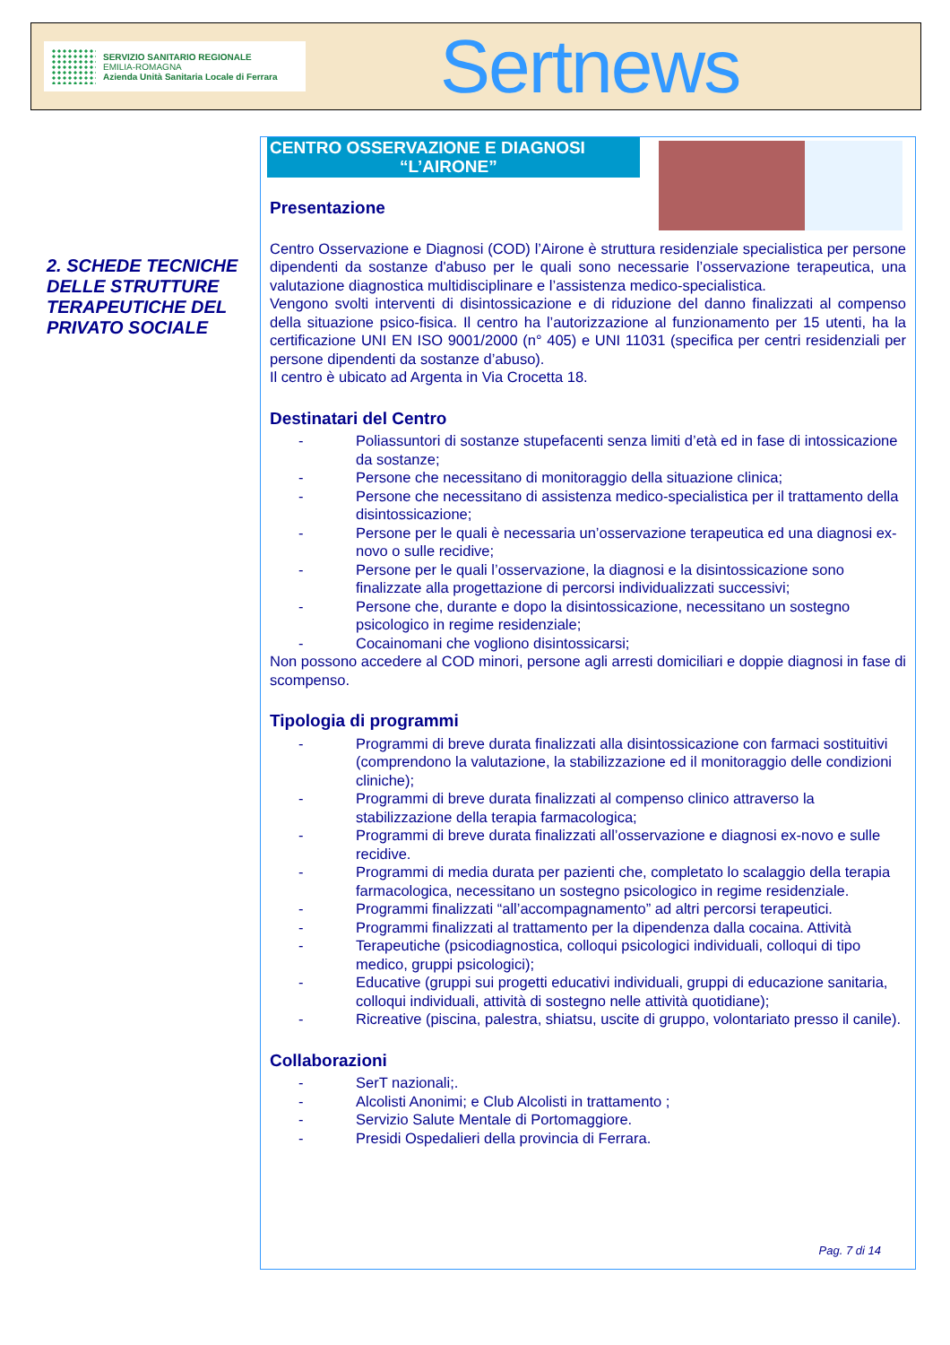SERVIZIO SANITARIO REGIONALE
EMILIA-ROMAGNA
Azienda Unità Sanitaria Locale di Ferrara
Sertnews
2. SCHEDE TECNICHE DELLE STRUTTURE TERAPEUTICHE DEL PRIVATO SOCIALE
CENTRO OSSERVAZIONE E DIAGNOSI
“L’AIRONE”
Presentazione
Centro Osservazione e Diagnosi (COD) l’Airone è struttura residenziale specialistica per persone dipendenti da sostanze d'abuso per le quali sono necessarie l’osservazione terapeutica, una valutazione diagnostica multidisciplinare e l’assistenza medico-specialistica.
Vengono svolti interventi di disintossicazione e di riduzione del danno finalizzati al compenso della situazione psico-fisica. Il centro ha l’autorizzazione al funzionamento per 15 utenti, ha la certificazione UNI EN ISO 9001/2000 (n° 405) e UNI 11031 (specifica per centri residenziali per persone dipendenti da sostanze d’abuso).
Il centro è ubicato ad Argenta in Via Crocetta 18.
Destinatari del Centro
- Poliassuntori di sostanze stupefacenti senza limiti d’età ed in fase di intossicazione da sostanze;
- Persone che necessitano di monitoraggio della situazione clinica;
- Persone che necessitano di assistenza medico-specialistica per il trattamento della disintossicazione;
- Persone per le quali è necessaria un’osservazione terapeutica ed una diagnosi ex-novo o sulle recidive;
- Persone per le quali l’osservazione, la diagnosi e la disintossicazione sono finalizzate alla progettazione di percorsi individualizzati successivi;
- Persone che, durante e dopo la disintossicazione, necessitano un sostegno psicologico in regime residenziale;
- Cocainomani che vogliono disintossicarsi;
Non possono accedere al COD minori, persone agli arresti domiciliari e doppie diagnosi in fase di scompenso.
Tipologia di programmi
- Programmi di breve durata finalizzati alla disintossicazione con farmaci sostituitivi (comprendono la valutazione, la stabilizzazione ed il monitoraggio delle condizioni cliniche);
- Programmi di breve durata finalizzati al compenso clinico attraverso la stabilizzazione della terapia farmacologica;
- Programmi di breve durata finalizzati all’osservazione e diagnosi ex-novo e sulle recidive.
- Programmi di media durata per pazienti che, completato lo scalaggio della terapia farmacologica, necessitano un sostegno psicologico in regime residenziale.
- Programmi finalizzati “all’accompagnamento” ad altri percorsi terapeutici.
- Programmi finalizzati al trattamento per la dipendenza dalla cocaina. Attività
- Terapeutiche (psicodiagnostica, colloqui psicologici individuali, colloqui di tipo medico, gruppi psicologici);
- Educative (gruppi sui progetti educativi individuali, gruppi di educazione sanitaria, colloqui individuali, attività di sostegno nelle attività quotidiane);
- Ricreative (piscina, palestra, shiatsu, uscite di gruppo, volontariato presso il canile).
Collaborazioni
- SerT nazionali;.
- Alcolisti Anonimi; e Club Alcolisti in trattamento ;
- Servizio Salute Mentale di Portomaggiore.
- Presidi Ospedalieri della provincia di Ferrara.
Pag. 7 di 14